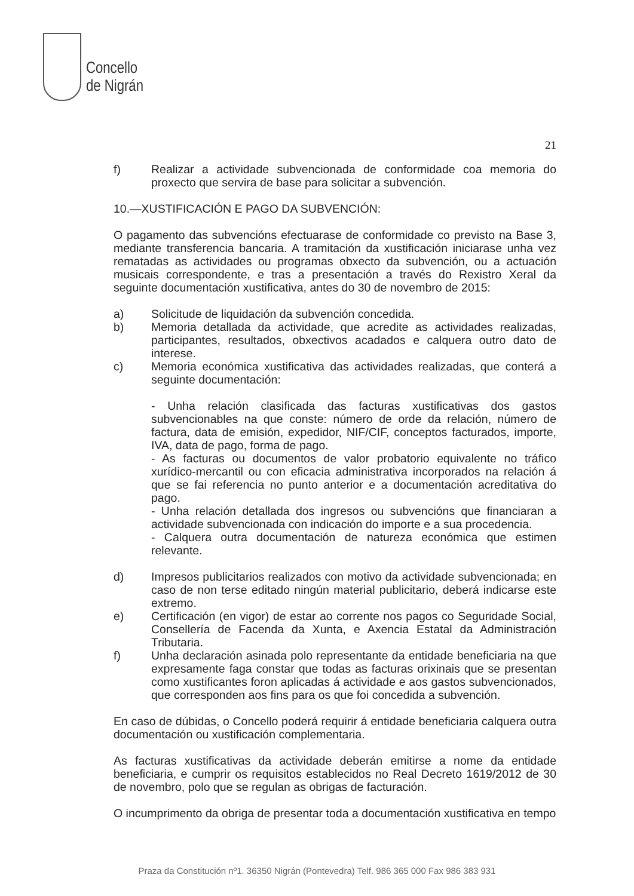Concello
de Nigrán
21
f) Realizar a actividade subvencionada de conformidade coa memoria do proxecto que servira de base para solicitar a subvención.
10.—XUSTIFICACIÓN E PAGO DA SUBVENCIÓN:
O pagamento das subvencións efectuarase de conformidade co previsto na Base 3, mediante transferencia bancaria. A tramitación da xustificación iniciarase unha vez rematadas as actividades ou programas obxecto da subvención, ou a actuación musicais correspondente, e tras a presentación a través do Rexistro Xeral da seguinte documentación xustificativa, antes do 30 de novembro de 2015:
a) Solicitude de liquidación da subvención concedida.
b) Memoria detallada da actividade, que acredite as actividades realizadas, participantes, resultados, obxectivos acadados e calquera outro dato de interese.
c) Memoria económica xustificativa das actividades realizadas, que conterá a seguinte documentación:
- Unha relación clasificada das facturas xustificativas dos gastos subvencionables na que conste: número de orde da relación, número de factura, data de emisión, expedidor, NIF/CIF, conceptos facturados, importe, IVA, data de pago, forma de pago.
- As facturas ou documentos de valor probatorio equivalente no tráfico xurídico-mercantil ou con eficacia administrativa incorporados na relación á que se fai referencia no punto anterior e a documentación acreditativa do pago.
- Unha relación detallada dos ingresos ou subvencións que financiaran a actividade subvencionada con indicación do importe e a sua procedencia.
- Calquera outra documentación de natureza económica que estimen relevante.
d) Impresos publicitarios realizados con motivo da actividade subvencionada; en caso de non terse editado ningún material publicitario, deberá indicarse este extremo.
e) Certificación (en vigor) de estar ao corrente nos pagos co Seguridade Social, Consellería de Facenda da Xunta, e Axencia Estatal da Administración Tributaria.
f) Unha declaración asinada polo representante da entidade beneficiaria na que expresamente faga constar que todas as facturas orixinais que se presentan como xustificantes foron aplicadas á actividade e aos gastos subvencionados, que corresponden aos fins para os que foi concedida a subvención.
En caso de dúbidas, o Concello poderá requirir á entidade beneficiaria calquera outra documentación ou xustificación complementaria.
As facturas xustificativas da actividade deberán emitirse a nome da entidade beneficiaria, e cumprir os requisitos establecidos no Real Decreto 1619/2012 de 30 de novembro, polo que se regulan as obrigas de facturación.
O incumprimento da obriga de presentar toda a documentación xustificativa en tempo
Praza da Constitución nº1. 36350 Nigrán (Pontevedra) Telf. 986 365 000 Fax 986 383 931